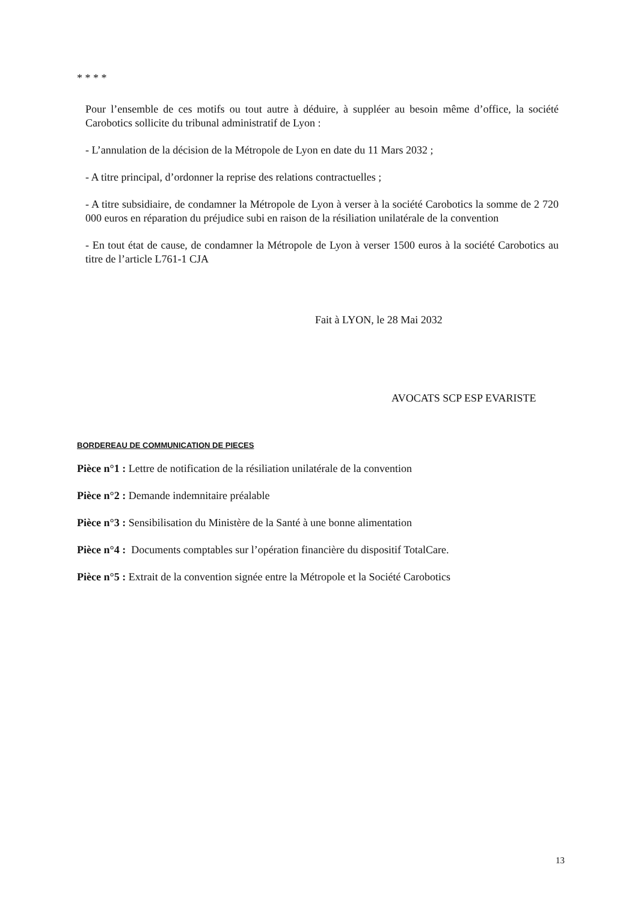* * * *
Pour l’ensemble de ces motifs ou tout autre à déduire, à suppléer au besoin même d’office, la société Carobotics sollicite du tribunal administratif de Lyon :
- L’annulation de la décision de la Métropole de Lyon en date du 11 Mars 2032 ;
- A titre principal, d’ordonner la reprise des relations contractuelles ;
- A titre subsidiaire, de condamner la Métropole de Lyon à verser à la société Carobotics la somme de 2 720 000 euros en réparation du préjudice subi en raison de la résiliation unilatérale de la convention
- En tout état de cause, de condamner la Métropole de Lyon à verser 1500 euros à la société Carobotics au titre de l’article L761-1 CJA
Fait à LYON, le 28 Mai 2032
AVOCATS SCP ESP EVARISTE
BORDEREAU DE COMMUNICATION DE PIECES
Pièce n°1 : Lettre de notification de la résiliation unilatérale de la convention
Pièce n°2 : Demande indemnitaire préalable
Pièce n°3 : Sensibilisation du Ministère de la Santé à une bonne alimentation
Pièce n°4 : Documents comptables sur l’opération financière du dispositif TotalCare.
Pièce n°5 : Extrait de la convention signée entre la Métropole et la Société Carobotics
13